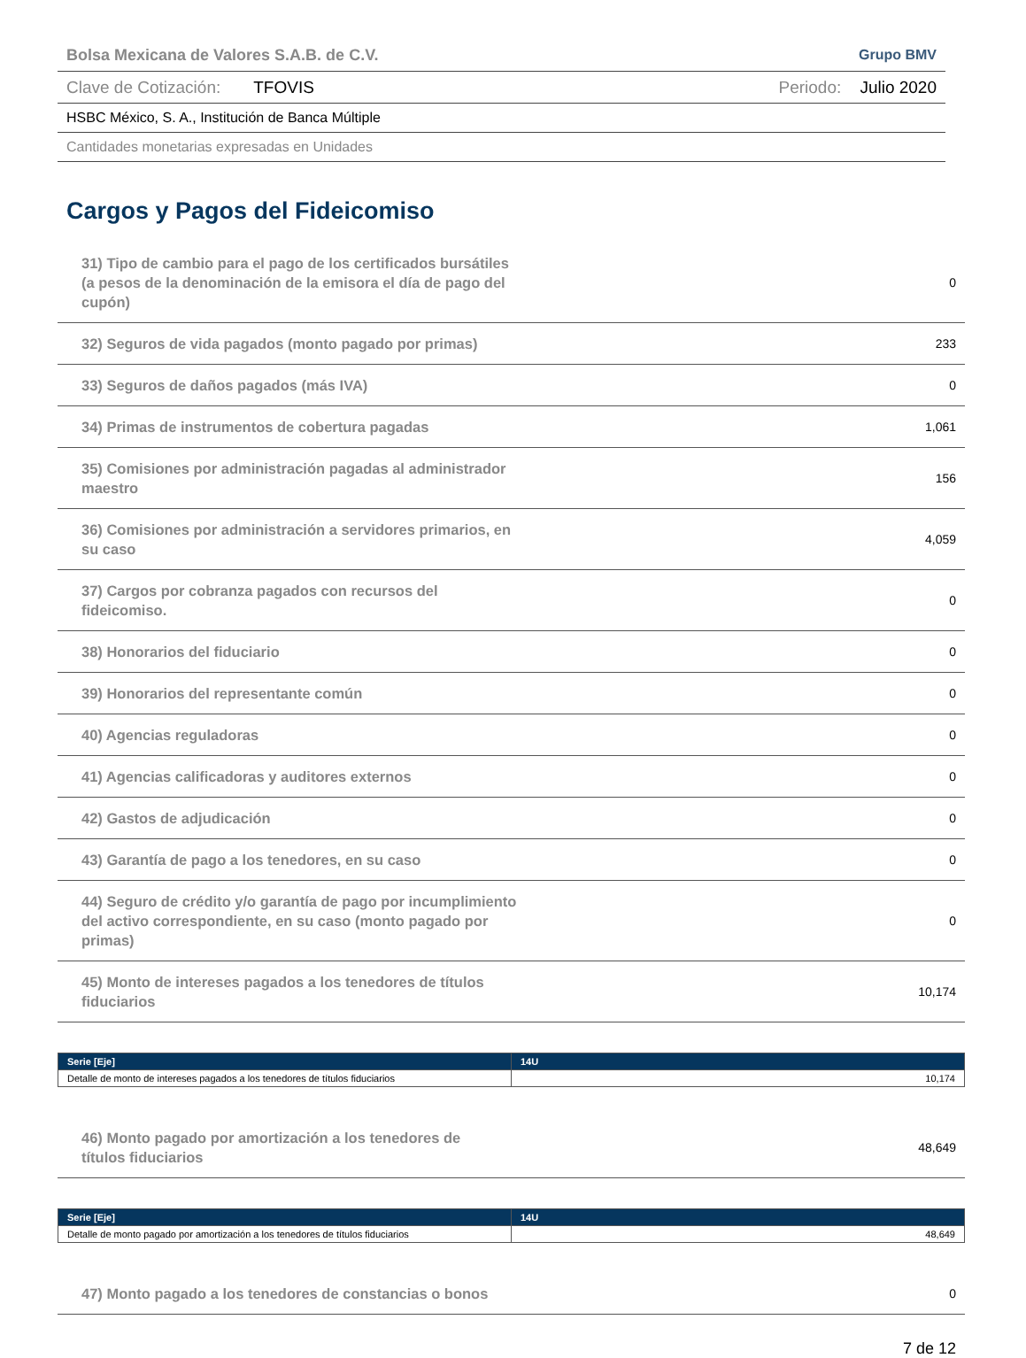Bolsa Mexicana de Valores S.A.B. de C.V. Grupo BMV
Clave de Cotización: TFOVIS Periodo: Julio 2020
HSBC México, S. A., Institución de Banca Múltiple
Cantidades monetarias expresadas en Unidades
Cargos y Pagos del Fideicomiso
| 31) Tipo de cambio para el pago de los certificados bursátiles (a pesos de la denominación de la emisora el día de pago del cupón) | 0 |
| 32) Seguros de vida pagados (monto pagado por primas) | 233 |
| 33) Seguros de daños pagados (más IVA) | 0 |
| 34) Primas de instrumentos de cobertura pagadas | 1,061 |
| 35) Comisiones por administración pagadas al administrador maestro | 156 |
| 36) Comisiones por administración a servidores primarios, en su caso | 4,059 |
| 37) Cargos por cobranza pagados con recursos del fideicomiso. | 0 |
| 38) Honorarios del fiduciario | 0 |
| 39) Honorarios del representante común | 0 |
| 40) Agencias reguladoras | 0 |
| 41) Agencias calificadoras y auditores externos | 0 |
| 42) Gastos de adjudicación | 0 |
| 43) Garantía de pago a los tenedores, en su caso | 0 |
| 44) Seguro de crédito y/o garantía de pago por incumplimiento del activo correspondiente, en su caso (monto pagado por primas) | 0 |
| 45) Monto de intereses pagados a los tenedores de títulos fiduciarios | 10,174 |
| Serie [Eje] | 14U |
| --- | --- |
| Detalle de monto de intereses pagados a los tenedores de títulos fiduciarios | 10,174 |
| 46) Monto pagado por amortización a los tenedores de títulos fiduciarios | 48,649 |
| Serie [Eje] | 14U |
| --- | --- |
| Detalle de monto pagado por amortización a los tenedores de títulos fiduciarios | 48,649 |
| 47) Monto pagado a los tenedores de constancias o bonos | 0 |
7 de 12